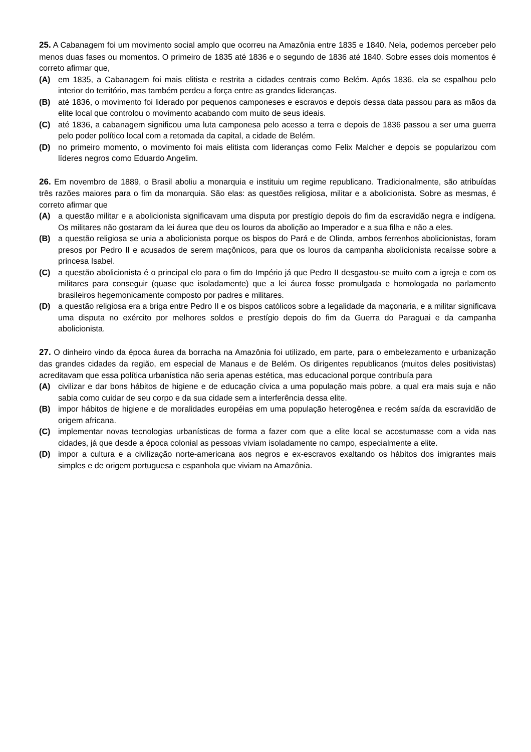25. A Cabanagem foi um movimento social amplo que ocorreu na Amazônia entre 1835 e 1840. Nela, podemos perceber pelo menos duas fases ou momentos. O primeiro de 1835 até 1836 e o segundo de 1836 até 1840. Sobre esses dois momentos é correto afirmar que,
(A) em 1835, a Cabanagem foi mais elitista e restrita a cidades centrais como Belém. Após 1836, ela se espalhou pelo interior do território, mas também perdeu a força entre as grandes lideranças.
(B) até 1836, o movimento foi liderado por pequenos camponeses e escravos e depois dessa data passou para as mãos da elite local que controlou o movimento acabando com muito de seus ideais.
(C) até 1836, a cabanagem significou uma luta camponesa pelo acesso a terra e depois de 1836 passou a ser uma guerra pelo poder político local com a retomada da capital, a cidade de Belém.
(D) no primeiro momento, o movimento foi mais elitista com lideranças como Felix Malcher e depois se popularizou com líderes negros como Eduardo Angelim.
26. Em novembro de 1889, o Brasil aboliu a monarquia e instituiu um regime republicano. Tradicionalmente, são atribuídas três razões maiores para o fim da monarquia. São elas: as questões religiosa, militar e a abolicionista. Sobre as mesmas, é correto afirmar que
(A) a questão militar e a abolicionista significavam uma disputa por prestígio depois do fim da escravidão negra e indígena. Os militares não gostaram da lei áurea que deu os louros da abolição ao Imperador e a sua filha e não a eles.
(B) a questão religiosa se unia a abolicionista porque os bispos do Pará e de Olinda, ambos ferrenhos abolicionistas, foram presos por Pedro II e acusados de serem maçônicos, para que os louros da campanha abolicionista recaísse sobre a princesa Isabel.
(C) a questão abolicionista é o principal elo para o fim do Império já que Pedro II desgastou-se muito com a igreja e com os militares para conseguir (quase que isoladamente) que a lei áurea fosse promulgada e homologada no parlamento brasileiros hegemonicamente composto por padres e militares.
(D) a questão religiosa era a briga entre Pedro II e os bispos católicos sobre a legalidade da maçonaria, e a militar significava uma disputa no exército por melhores soldos e prestígio depois do fim da Guerra do Paraguai e da campanha abolicionista.
27. O dinheiro vindo da época áurea da borracha na Amazônia foi utilizado, em parte, para o embelezamento e urbanização das grandes cidades da região, em especial de Manaus e de Belém. Os dirigentes republicanos (muitos deles positivistas) acreditavam que essa política urbanística não seria apenas estética, mas educacional porque contribuía para
(A) civilizar e dar bons hábitos de higiene e de educação cívica a uma população mais pobre, a qual era mais suja e não sabia como cuidar de seu corpo e da sua cidade sem a interferência dessa elite.
(B) impor hábitos de higiene e de moralidades européias em uma população heterogênea e recém saída da escravidão de origem africana.
(C) implementar novas tecnologias urbanísticas de forma a fazer com que a elite local se acostumasse com a vida nas cidades, já que desde a época colonial as pessoas viviam isoladamente no campo, especialmente a elite.
(D) impor a cultura e a civilização norte-americana aos negros e ex-escravos exaltando os hábitos dos imigrantes mais simples e de origem portuguesa e espanhola que viviam na Amazônia.